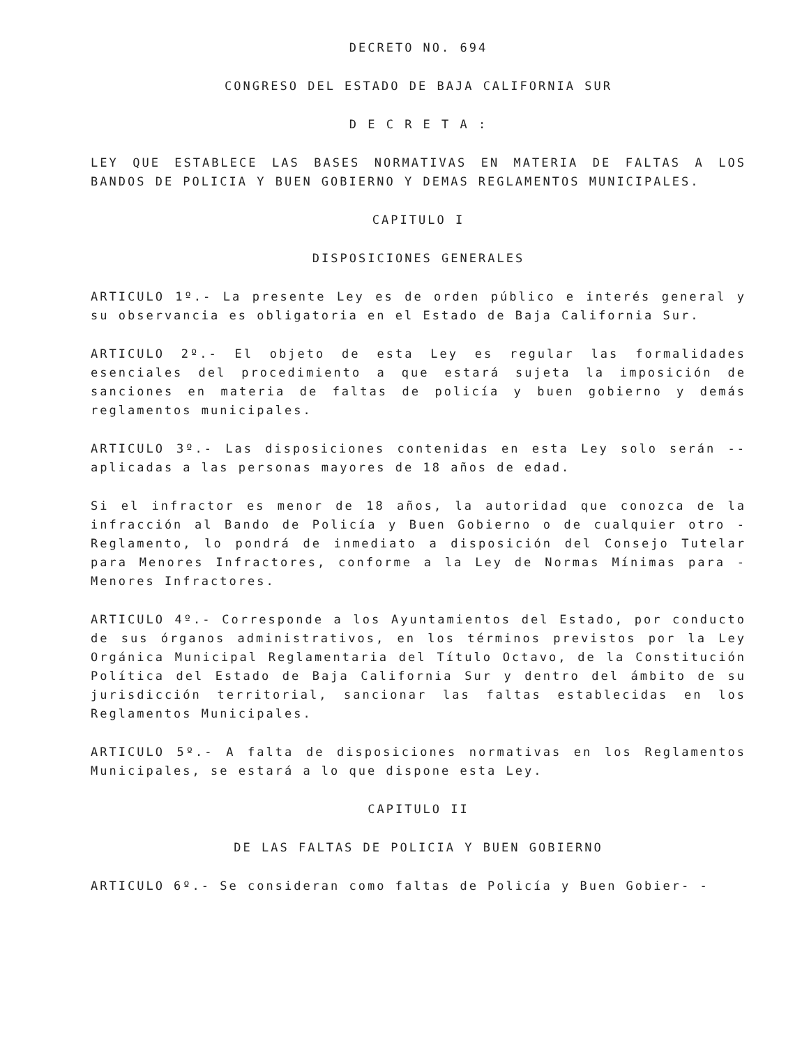DECRETO NO. 694
CONGRESO DEL ESTADO DE BAJA CALIFORNIA SUR
D E C R E T A :
LEY QUE ESTABLECE LAS BASES NORMATIVAS EN MATERIA DE FALTAS A LOS BANDOS DE POLICIA Y BUEN GOBIERNO Y DEMAS REGLAMENTOS MUNICIPALES.
CAPITULO I
DISPOSICIONES GENERALES
ARTICULO 1º.- La presente Ley es de orden público e interés general y su observancia es obligatoria en el Estado de Baja California Sur.
ARTICULO 2º.- El objeto de esta Ley es regular las formalidades esenciales del procedimiento a que estará sujeta la imposición de sanciones en materia de faltas de policía y buen gobierno y demás reglamentos municipales.
ARTICULO 3º.- Las disposiciones contenidas en esta Ley solo serán -- aplicadas a las personas mayores de 18 años de edad.
Si el infractor es menor de 18 años, la autoridad que conozca de la infracción al Bando de Policía y Buen Gobierno o de cualquier otro - Reglamento, lo pondrá de inmediato a disposición del Consejo Tutelar para Menores Infractores, conforme a la Ley de Normas Mínimas para - Menores Infractores.
ARTICULO 4º.- Corresponde a los Ayuntamientos del Estado, por conducto de sus órganos administrativos, en los términos previstos por la Ley Orgánica Municipal Reglamentaria del Título Octavo, de la Constitución Política del Estado de Baja California Sur y dentro del ámbito de su jurisdicción territorial, sancionar las faltas establecidas en los Reglamentos Municipales.
ARTICULO 5º.- A falta de disposiciones normativas en los Reglamentos Municipales, se estará a lo que dispone esta Ley.
CAPITULO II
DE LAS FALTAS DE POLICIA Y BUEN GOBIERNO
ARTICULO 6º.- Se consideran como faltas de Policía y Buen Gobier- -